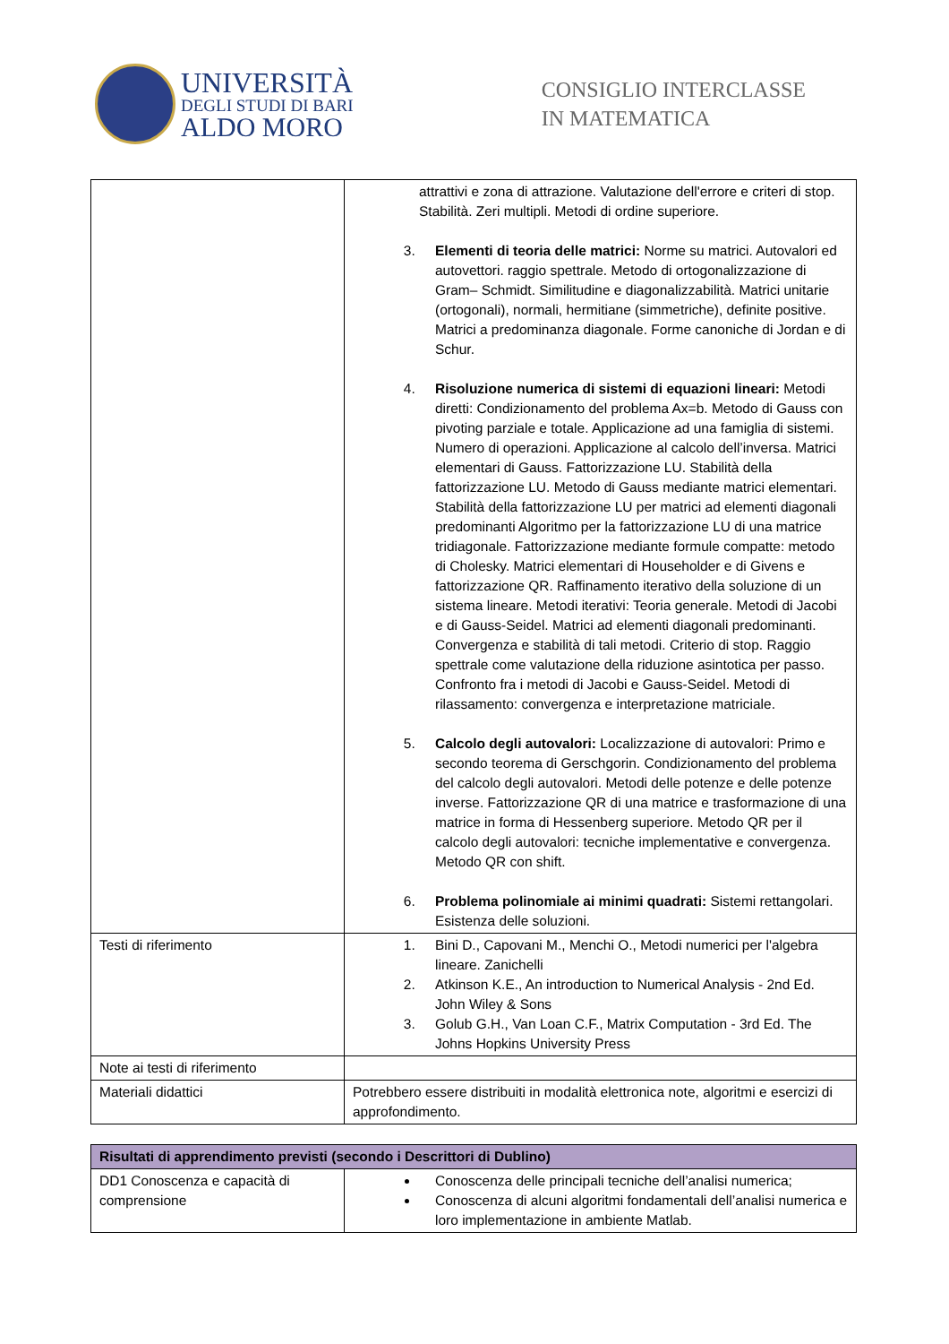UNIVERSITÀ
DEGLI STUDI DI BARI
ALDO MORO
CONSIGLIO INTERCLASSE
IN MATEMATICA
| | attrattivi e zona di attrazione. Valutazione dell'errore e criteri di stop. Stabilità. Zeri multipli. Metodi di ordine superiore. 3. Elementi di teoria delle matrici: Norme su matrici. Autovalori ed autovettori. raggio spettrale. Metodo di ortogonalizzazione di Gram– Schmidt. Similitudine e diagonalizzabilità. Matrici unitarie (ortogonali), normali, hermitiane (simmetriche), definite positive. Matrici a predominanza diagonale. Forme canoniche di Jordan e di Schur. 4. Risoluzione numerica di sistemi di equazioni lineari: Metodi diretti: Condizionamento del problema Ax=b. Metodo di Gauss con pivoting parziale e totale. Applicazione ad una famiglia di sistemi. Numero di operazioni. Applicazione al calcolo dell’inversa. Matrici elementari di Gauss. Fattorizzazione LU. Stabilità della fattorizzazione LU. Metodo di Gauss mediante matrici elementari. Stabilità della fattorizzazione LU per matrici ad elementi diagonali predominanti Algoritmo per la fattorizzazione LU di una matrice tridiagonale. Fattorizzazione mediante formule compatte: metodo di Cholesky. Matrici elementari di Householder e di Givens e fattorizzazione QR. Raffinamento iterativo della soluzione di un sistema lineare. Metodi iterativi: Teoria generale. Metodi di Jacobi e di Gauss-Seidel. Matrici ad elementi diagonali predominanti. Convergenza e stabilità di tali metodi. Criterio di stop. Raggio spettrale come valutazione della riduzione asintotica per passo. Confronto fra i metodi di Jacobi e Gauss-Seidel. Metodi di rilassamento: convergenza e interpretazione matriciale. 5. Calcolo degli autovalori: Localizzazione di autovalori: Primo e secondo teorema di Gerschgorin. Condizionamento del problema del calcolo degli autovalori. Metodi delle potenze e delle potenze inverse. Fattorizzazione QR di una matrice e trasformazione di una matrice in forma di Hessenberg superiore. Metodo QR per il calcolo degli autovalori: tecniche implementative e convergenza. Metodo QR con shift. 6. Problema polinomiale ai minimi quadrati: Sistemi rettangolari. Esistenza delle soluzioni. |
| Testi di riferimento | 1. Bini D., Capovani M., Menchi O., Metodi numerici per l'algebra lineare. Zanichelli 2. Atkinson K.E., An introduction to Numerical Analysis - 2nd Ed. John Wiley & Sons 3. Golub G.H., Van Loan C.F., Matrix Computation - 3rd Ed. The Johns Hopkins University Press |
| Note ai testi di riferimento | |
| Materiali didattici | Potrebbero essere distribuiti in modalità elettronica note, algoritmi e esercizi di approfondimento. |
| Risultati di apprendimento previsti (secondo i Descrittori di Dublino) | |
| --- | --- |
| DD1 Conoscenza e capacità di comprensione | Conoscenza delle principali tecniche dell’analisi numerica; Conoscenza di alcuni algoritmi fondamentali dell’analisi numerica e loro implementazione in ambiente Matlab. |